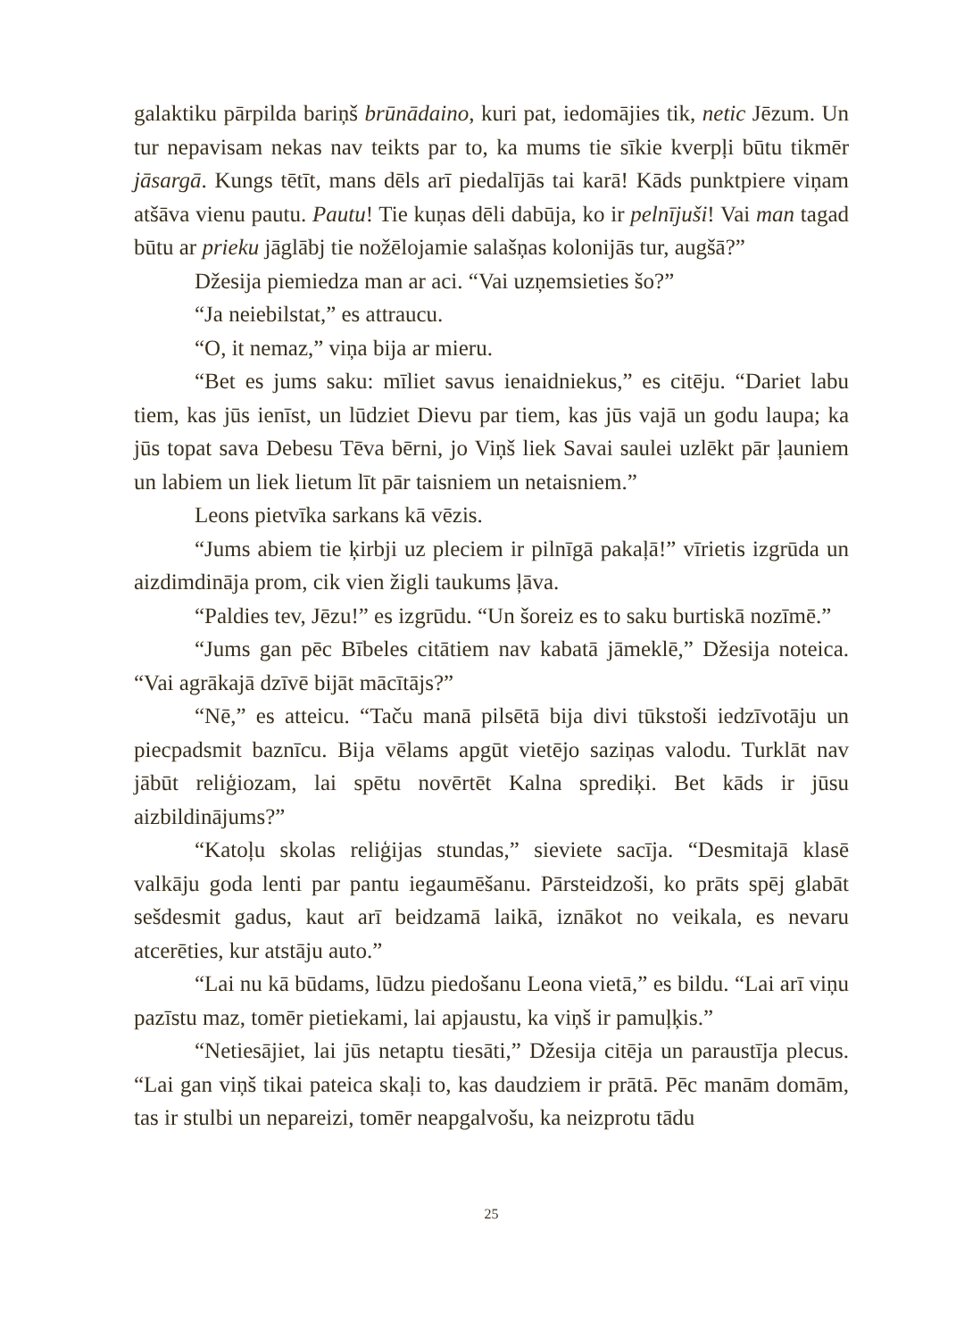galaktiku pārpilda bariņš brūnādaino, kuri pat, iedomājies tik, netic Jēzum. Un tur nepavisam nekas nav teikts par to, ka mums tie sīkie kverpļi būtu tikmēr jāsargā. Kungs tētīt, mans dēls arī piedalījās tai karā! Kāds punkt­piere viņam atšāva vienu pautu. Pautu! Tie kuņas dēli dabūja, ko ir pelnī­juši! Vai man tagad būtu ar prieku jāglābj tie nožēlojamie salašņas kolo­nijās tur, augšā?”
Džesija piemiedza man ar aci. “Vai uzņemsieties šo?”
“Ja neiebilstat,” es attraucu.
“O, it nemaz,” viņa bija ar mieru.
“Bet es jums saku: mīliet savus ienaidniekus,” es citēju. “Dariet labu tiem, kas jūs ienīst, un lūdziet Dievu par tiem, kas jūs vajā un godu laupa; ka jūs topat sava Debesu Tēva bērni, jo Viņš liek Savai saulei uzlēkt pār ļauniem un labiem un liek lietum līt pār taisniem un netaisniem.”
Leons pietvīka sarkans kā vēzis.
“Jums abiem tie ķirbji uz pleciem ir pilnīgā pakaļā!” vīrietis izgrūda un aizdimdināja prom, cik vien žigli taukums ļāva.
“Paldies tev, Jēzu!” es izgrūdu. “Un šoreiz es to saku burtiskā nozīmē.”
“Jums gan pēc Bībeles citātiem nav kabatā jāmeklē,” Džesija noteica. “Vai agrākajā dzīvē bijāt mācītājs?”
“Nē,” es atteicu. “Taču manā pilsētā bija divi tūkstoši iedzīvotāju un piecpadsmit baznīcu. Bija vēlams apgūt vietējo saziņas valodu. Tur­klāt nav jābūt reliģiozam, lai spētu novērtēt Kalna sprediķi. Bet kāds ir jūsu aizbildinājums?”
“Katoļu skolas reliģijas stundas,” sieviete sacīja. “Desmitajā klasē valkāju goda lenti par pantu iegaumēšanu. Pārsteidzoši, ko prāts spēj glabāt sešdesmit gadus, kaut arī beidzamā laikā, iznākot no veikala, es nevaru atcerēties, kur atstāju auto.”
“Lai nu kā būdams, lūdzu piedošanu Leona vietā,” es bildu. “Lai arī viņu pazīstu maz, tomēr pietiekami, lai apjaustu, ka viņš ir pamuļķis.”
“Netiesājiet, lai jūs netaptu tiesāti,” Džesija citēja un paraustīja ple­cus. “Lai gan viņš tikai pateica skaļi to, kas daudziem ir prātā. Pēc manām domām, tas ir stulbi un nepareizi, tomēr neapgalvošu, ka neizprotu tādu
25